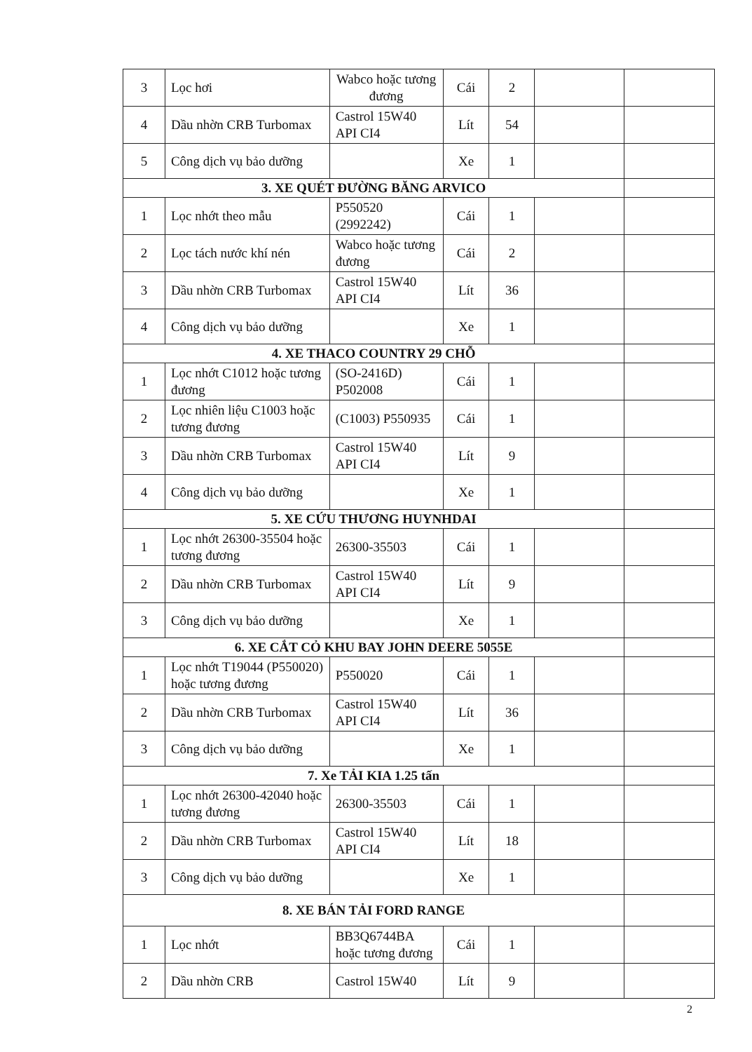| 3 | Lọc hơi | Wabco hoặc tương đương | Cái | 2 | | |
| 4 | Dầu nhờn CRB Turbomax | Castrol 15W40 API CI4 | Lít | 54 | | |
| 5 | Công dịch vụ bảo dưỡng | | Xe | 1 | | |
| 3. XE QUÉT ĐƯỜNG BĂNG ARVICO | | | | | | |
| 1 | Lọc nhớt theo mẫu | P550520 (2992242) | Cái | 1 | | |
| 2 | Lọc tách nước khí nén | Wabco hoặc tương đương | Cái | 2 | | |
| 3 | Dầu nhờn CRB Turbomax | Castrol 15W40 API CI4 | Lít | 36 | | |
| 4 | Công dịch vụ bảo dưỡng | | Xe | 1 | | |
| 4. XE THACO COUNTRY 29 CHỖ | | | | | | |
| 1 | Lọc nhớt C1012 hoặc tương đương | (SO-2416D) P502008 | Cái | 1 | | |
| 2 | Lọc nhiên liệu C1003 hoặc tương đương | (C1003) P550935 | Cái | 1 | | |
| 3 | Dầu nhờn CRB Turbomax | Castrol 15W40 API CI4 | Lít | 9 | | |
| 4 | Công dịch vụ bảo dưỡng | | Xe | 1 | | |
| 5. XE CỨU THƯƠNG HUYNHDAI | | | | | | |
| 1 | Lọc nhớt 26300-35504 hoặc tương đương | 26300-35503 | Cái | 1 | | |
| 2 | Dầu nhờn CRB Turbomax | Castrol 15W40 API CI4 | Lít | 9 | | |
| 3 | Công dịch vụ bảo dưỡng | | Xe | 1 | | |
| 6. XE CẮT CỎ KHU BAY JOHN DEERE 5055E | | | | | | |
| 1 | Lọc nhớt T19044 (P550020) hoặc tương đương | P550020 | Cái | 1 | | |
| 2 | Dầu nhờn CRB Turbomax | Castrol 15W40 API CI4 | Lít | 36 | | |
| 3 | Công dịch vụ bảo dưỡng | | Xe | 1 | | |
| 7. Xe TẢI KIA 1.25 tấn | | | | | | |
| 1 | Lọc nhớt 26300-42040 hoặc tương đương | 26300-35503 | Cái | 1 | | |
| 2 | Dầu nhờn CRB Turbomax | Castrol 15W40 API CI4 | Lít | 18 | | |
| 3 | Công dịch vụ bảo dưỡng | | Xe | 1 | | |
| 8. XE BÁN TẢI FORD RANGE | | | | | | |
| 1 | Lọc nhớt | BB3Q6744BA hoặc tương đương | Cái | 1 | | |
| 2 | Dầu nhờn CRB | Castrol 15W40 | Lít | 9 | | |
2